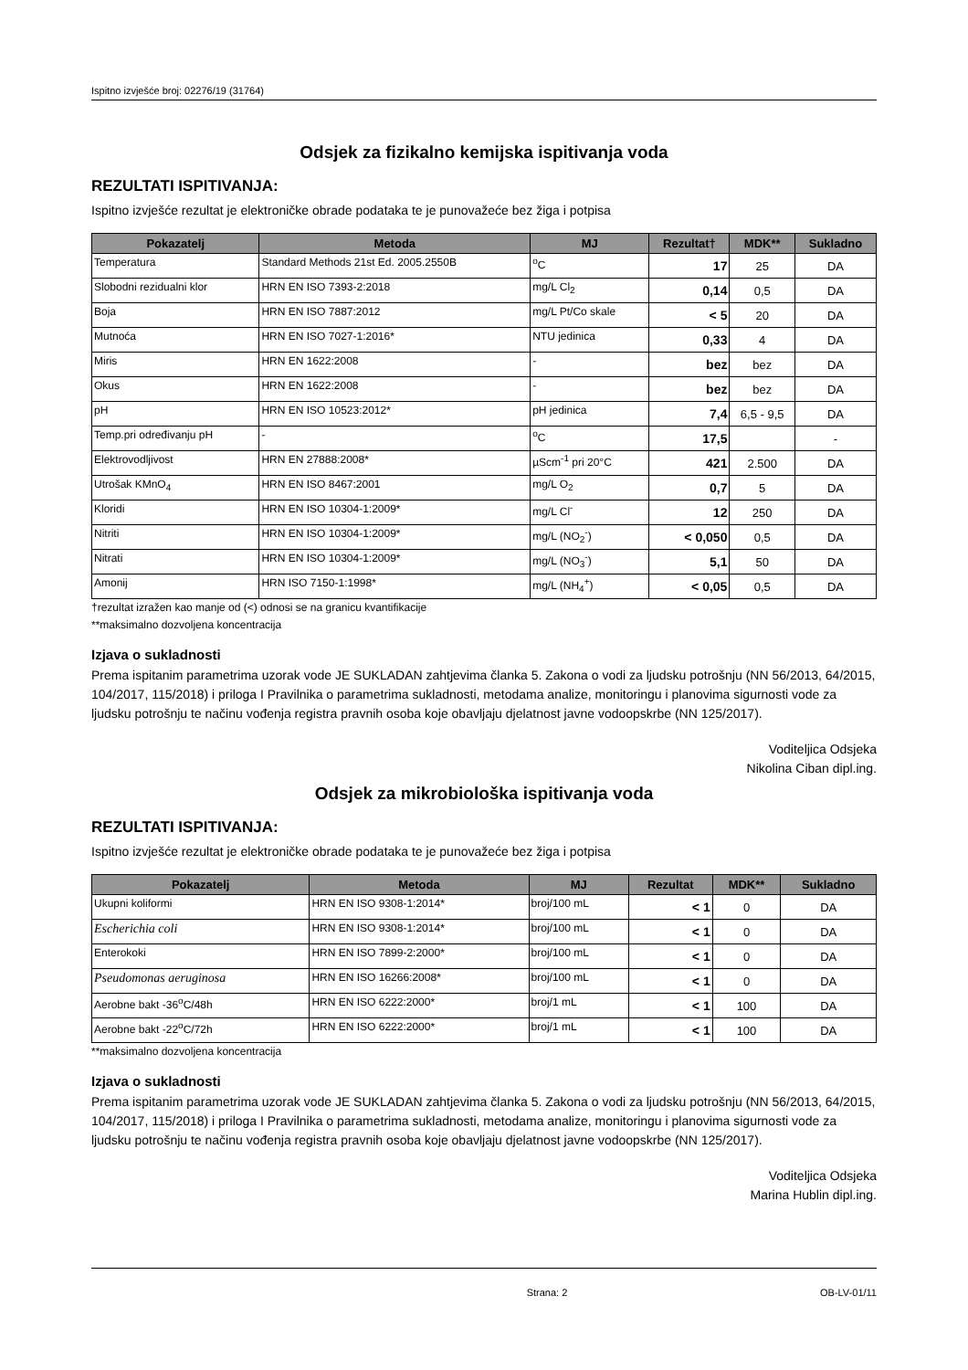Ispitno izvješće broj: 02276/19 (31764)
Odsjek za fizikalno kemijska ispitivanja voda
REZULTATI ISPITIVANJA:
Ispitno izvješće rezultat je elektroničke obrade podataka te je punovažeće bez žiga i potpisa
| Pokazatelj | Metoda | MJ | Rezultat† | MDK** | Sukladno |
| --- | --- | --- | --- | --- | --- |
| Temperatura | Standard Methods 21st Ed. 2005.2550B | <sup>o</sup> C | 17 | 25 | DA |
| Slobodni rezidualni klor | HRN EN ISO 7393-2:2018 | mg/L Cl<sub>2</sub> | 0,14 | 0,5 | DA |
| Boja | HRN EN ISO 7887:2012 | mg/L Pt/Co skale | < 5 | 20 | DA |
| Mutnoća | HRN EN ISO 7027-1:2016* | NTU jedinica | 0,33 | 4 | DA |
| Miris | HRN EN 1622:2008 | - | bez | bez | DA |
| Okus | HRN EN 1622:2008 | - | bez | bez | DA |
| pH | HRN EN ISO 10523:2012* | pH jedinica | 7,4 | 6,5 - 9,5 | DA |
| Temp.pri određivanju pH | - | <sup>o</sup> C | 17,5 | | - |
| Elektrovodljivost | HRN EN 27888:2008* | µScm<sup>-1</sup> pri 20°C | 421 | 2.500 | DA |
| Utrošak KMnO<sub>4</sub> | HRN EN ISO 8467:2001 | mg/L O<sub>2</sub> | 0,7 | 5 | DA |
| Kloridi | HRN EN ISO 10304-1:2009* | mg/L Cl<sup>-</sup> | 12 | 250 | DA |
| Nitriti | HRN EN ISO 10304-1:2009* | mg/L (NO<sub>2</sub><sup>-</sup>) | < 0,050 | 0,5 | DA |
| Nitrati | HRN EN ISO 10304-1:2009* | mg/L (NO<sub>3</sub><sup>-</sup>) | 5,1 | 50 | DA |
| Amonij | HRN ISO 7150-1:1998* | mg/L (NH<sub>4</sub><sup>+</sup>) | < 0,05 | 0,5 | DA |
†rezultat izražen kao manje od (<) odnosi se na granicu kvantifikacije
**maksimalno dozvoljena koncentracija
Izjava o sukladnosti
Prema ispitanim parametrima uzorak vode JE SUKLADAN zahtjevima članka 5. Zakona o vodi za ljudsku potrošnju (NN 56/2013, 64/2015, 104/2017, 115/2018) i priloga I Pravilnika o parametrima sukladnosti, metodama analize, monitoringu i planovima sigurnosti vode za ljudsku potrošnju te načinu vođenja registra pravnih osoba koje obavljaju djelatnost javne vodoopskrbe (NN 125/2017).
Voditeljica Odsjeka
Nikolina Ciban dipl.ing.
Odsjek za mikrobiološka ispitivanja voda
REZULTATI ISPITIVANJA:
Ispitno izvješće rezultat je elektroničke obrade podataka te je punovažeće bez žiga i potpisa
| Pokazatelj | Metoda | MJ | Rezultat | MDK** | Sukladno |
| --- | --- | --- | --- | --- | --- |
| Ukupni koliformi | HRN EN ISO 9308-1:2014* | broj/100 mL | < 1 | 0 | DA |
| Escherichia coli | HRN EN ISO 9308-1:2014* | broj/100 mL | < 1 | 0 | DA |
| Enterokoki | HRN EN ISO 7899-2:2000* | broj/100 mL | < 1 | 0 | DA |
| Pseudomonas aeruginosa | HRN EN ISO 16266:2008* | broj/100 mL | < 1 | 0 | DA |
| Aerobne bakt -36<sup>o</sup>C/48h | HRN EN ISO 6222:2000* | broj/1 mL | < 1 | 100 | DA |
| Aerobne bakt -22<sup>o</sup>C/72h | HRN EN ISO 6222:2000* | broj/1 mL | < 1 | 100 | DA |
**maksimalno dozvoljena koncentracija
Izjava o sukladnosti
Prema ispitanim parametrima uzorak vode JE SUKLADAN zahtjevima članka 5. Zakona o vodi za ljudsku potrošnju (NN 56/2013, 64/2015, 104/2017, 115/2018) i priloga I Pravilnika o parametrima sukladnosti, metodama analize, monitoringu i planovima sigurnosti vode za ljudsku potrošnju te načinu vođenja registra pravnih osoba koje obavljaju djelatnost javne vodoopskrbe (NN 125/2017).
Voditeljica Odsjeka
Marina Hublin dipl.ing.
Strana: 2 OB-LV-01/11